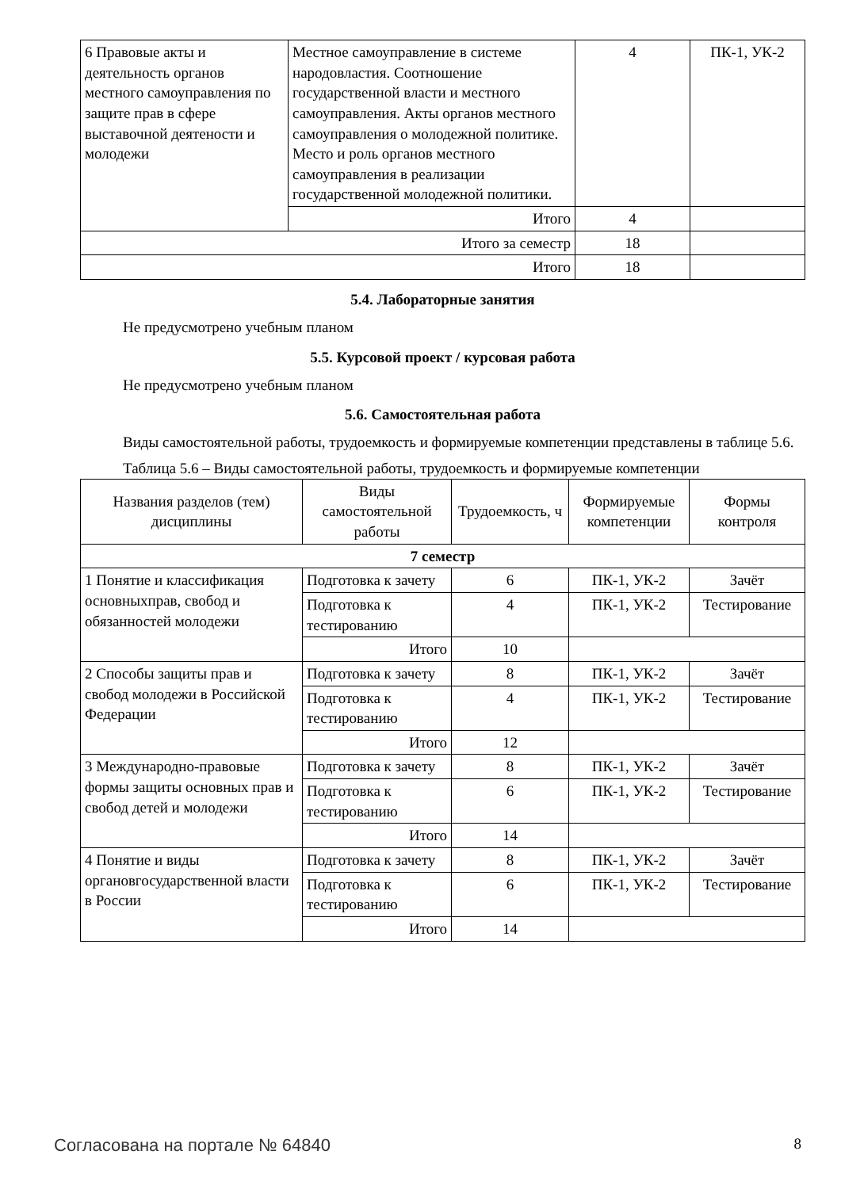| 6 Правовые акты и деятельность органов местного самоуправления по защите прав в сфере выставочной деятености и молодежи | Местное самоуправление в системе народовластия. Соотношение государственной власти и местного самоуправления. Акты органов местного самоуправления о молодежной политике. Место и роль органов местного самоуправления в реализации государственной молодежной политики. | 4 | ПК-1, УК-2 |
| | Итого | 4 | |
| Итого за семестр | | 18 | |
| Итого | | 18 | |
5.4. Лабораторные занятия
Не предусмотрено учебным планом
5.5. Курсовой проект / курсовая работа
Не предусмотрено учебным планом
5.6. Самостоятельная работа
Виды самостоятельной работы, трудоемкость и формируемые компетенции представлены в таблице 5.6.
Таблица 5.6 – Виды самостоятельной работы, трудоемкость и формируемые компетенции
| Названия разделов (тем) дисциплины | Виды самостоятельной работы | Трудоемкость, ч | Формируемые компетенции | Формы контроля |
| --- | --- | --- | --- | --- |
| 7 семестр | | | | |
| 1 Понятие и классификация основныхправ, свобод и обязанностей молодежи | Подготовка к зачету | 6 | ПК-1, УК-2 | Зачёт |
| | Подготовка к тестированию | 4 | ПК-1, УК-2 | Тестирование |
| | Итого | 10 | | |
| 2 Способы защиты прав и свобод молодежи в Российской Федерации | Подготовка к зачету | 8 | ПК-1, УК-2 | Зачёт |
| | Подготовка к тестированию | 4 | ПК-1, УК-2 | Тестирование |
| | Итого | 12 | | |
| 3 Международно-правовые формы защиты основных прав и свобод детей и молодежи | Подготовка к зачету | 8 | ПК-1, УК-2 | Зачёт |
| | Подготовка к тестированию | 6 | ПК-1, УК-2 | Тестирование |
| | Итого | 14 | | |
| 4 Понятие и виды органовгосударственной власти в России | Подготовка к зачету | 8 | ПК-1, УК-2 | Зачёт |
| | Подготовка к тестированию | 6 | ПК-1, УК-2 | Тестирование |
| | Итого | 14 | | |
Согласована на портале № 64840 8